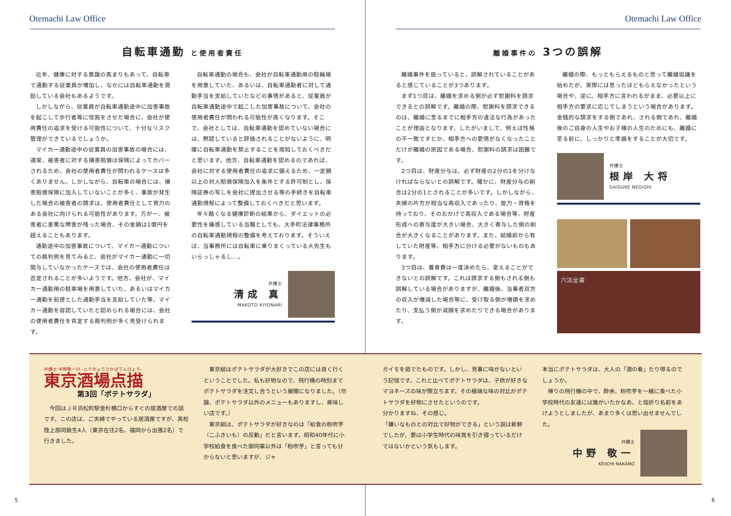Otemachi Law Office
自転車通勤 と使用者責任
近年、健康に対する意識の高まりもあって、自転車で通勤する従業員が増加し、なかには自転車通勤を奨励している会社もあるようです。
しかしながら、従業員が自転車通勤途中に加害事故を起こして歩行者等に怪我をさせた場合に、会社が使用責任の追求を受ける可能性について、十分なリスク管理ができているでしょうか。
マイカー通勤途中の従業員の加害事故の場合には、通常、被害者に対する損害賠償は保険によってカバーされるため、会社の使用者責任が問われるケースは多くありません。しかしながら、自転車の場合には、損害賠償保険に加入していないことが多く、事故が発生した場合の被害者の請求は、使用者責任として資力のある会社に向けられる可能性があります。万が一、被害者に重篤な障害が残った場合、その金額は1億円を超えることもあります。
通勤途中の加害事故について、マイカー通勤についての裁判例を見てみると、会社がマイカー通勤に一切関与していなかったケースでは、会社の使用者責任は否定されることが多いようです。他方、会社が、マイカー通勤用の駐車場を用意していた、あるいはマイカー通勤を前提とした通勤手当を支給していた等、マイカー通勤を容認していたと認められる場合には、会社の使用者責任を肯定する裁判例が多く見受けられます。
自転車通勤の場合も、会社が自転車通勤用の駐輪場を用意していた、あるいは、自転車通勤者に対して通勤手当を支給していたなどの事情があると、従業員が自転車通勤途中で起こした加害事故について、会社の使用者責任が問われる可能性が高くなります。そこで、会社としては、自転車通勤を認めていない場合には、黙認していると評価されることがないように、明確に自転車通勤を禁止することを周知しておくべきだと思います。他方、自転車通勤を認めるのであれば、会社に対する使用者責任の追求に備えるため、一定額以上の対人賠償保険加入を条件とする許可制とし、保険証券の写しを会社に提出させる等の手続きを自転車通勤規程によって整備しておくべきだと思います。
年々酷くなる健康診断の結果から、ダイエットの必要性を痛感している当職としても、大手町法律事務所の自転車通勤規程の整備を考えております。そういえば、当事務所には自転車に乗りまくっている大先生もいらっしゃるし…。
弁護士
清成 真
MAKOTO KIYONARI
Otemachi Law Office
離婚事件の 3つの誤解
離婚事件を扱っていると、誤解されていることがあると感じていることが3つあります。
まず1つ目は、離婚を求める側が必ず慰謝料を請求できるとの誤解です。離婚の際、慰謝料を請求できるのは、離婚に至るまでに相手方の違法な行為があったことが理由となります。したがいまして、例えば性格の不一致ですとか、相手方への愛情がなくなったことだけが離婚の原因である場合、慰謝料の請求は困難です。
2つ目は、財産分与は、必ず財産の2分の1を分けなければならないとの誤解です。確かに、財産分与の割合は2分の1とされることが多いです。しかしながら、夫婦の片方が相当な高収入であったり、能力・資格を持っており、そのおかげで高収入である場合等、財産形成への寄与度が大きい場合、大きく寄与した側の割合が大きくなることがあります。また、結婚前から有していた財産等、相手方に分ける必要がないものもあります。
3つ目は、養育費は一度決めたら、変えることができないとの誤解です。これは請求する側もされる側も誤解している場合がありますが、離婚後、当事者双方の収入が増減した場合等に、受け取る側が増額を求めたり、支払う側が減額を求めたりできる場合があります。
離婚の際、もっともらえるものと思って離婚協議を始めたが、実際には思ったほどもらえなかったという場合や、逆に、相手方に言われるがまま、必要以上に相手方の要求に応じてしまうという場合があります。金銭的な請求をする側であれ、される側であれ、離婚後のご自身の人生やお子様の人生のためにも、離婚に至る前に、しっかりと準備をすることが大切です。
弁護士
根岸 大将
DAISUKE NEGISHI
六法全書
弁護士 中野敬一の ‐とうきょうさかばてんびょう‐
東京酒場点描
第3回「ポテトサラダ」
今回はＪＲ浜松町駅金杉橋口からすぐの居酒屋での話です。この店は、ご夫婦でやっている居酒屋ですが、高校陸上部同級生4人（東京在住2名、福岡から出張2名）で行きました。
東京組はポテトサラダが大好きでこの店には良く行くということでした。私も好物なので、飛行機の時刻までポテトサラダを注文し合うという展開になりました。（勿論、ポテトサラダ以外のメニューもありますし、美味しい店です。）
東京組は、ポテトサラダが好きなのは「給食の粉吹芋（こふきいも）の反動」だと言います。昭和40年代に小学校給食を食べた御同輩以外は「粉吹芋」と言っても分からないと思いますが、ジャ
ガイモを茹でたものです。しかし、見事に味がないという記憶です。これと比べてポテトサラダは、子供が好きなマヨネーズの味が際立ちます。その極端な味の対比がポテトサラダを好物にさせたというのです。
分かりますね、その感じ。
「嫌いなものとの対比で好物ができる」という説は新鮮でしたが、要は小学生時代の味覚を引き摺っているだけではないかという気もします。
本当にポテトサラダは、大人の「酒の肴」たり得るのでしょうか。
帰りの飛行機の中で、酔余、粉吹芋を一緒に食べた小学校時代の友達には誰がいたかなあ、と指折り名前をあげようとしましたが、あまり多くは思い出せませんでした。
弁護士
中野 敬一
KEIICHI NAKANO
5 6